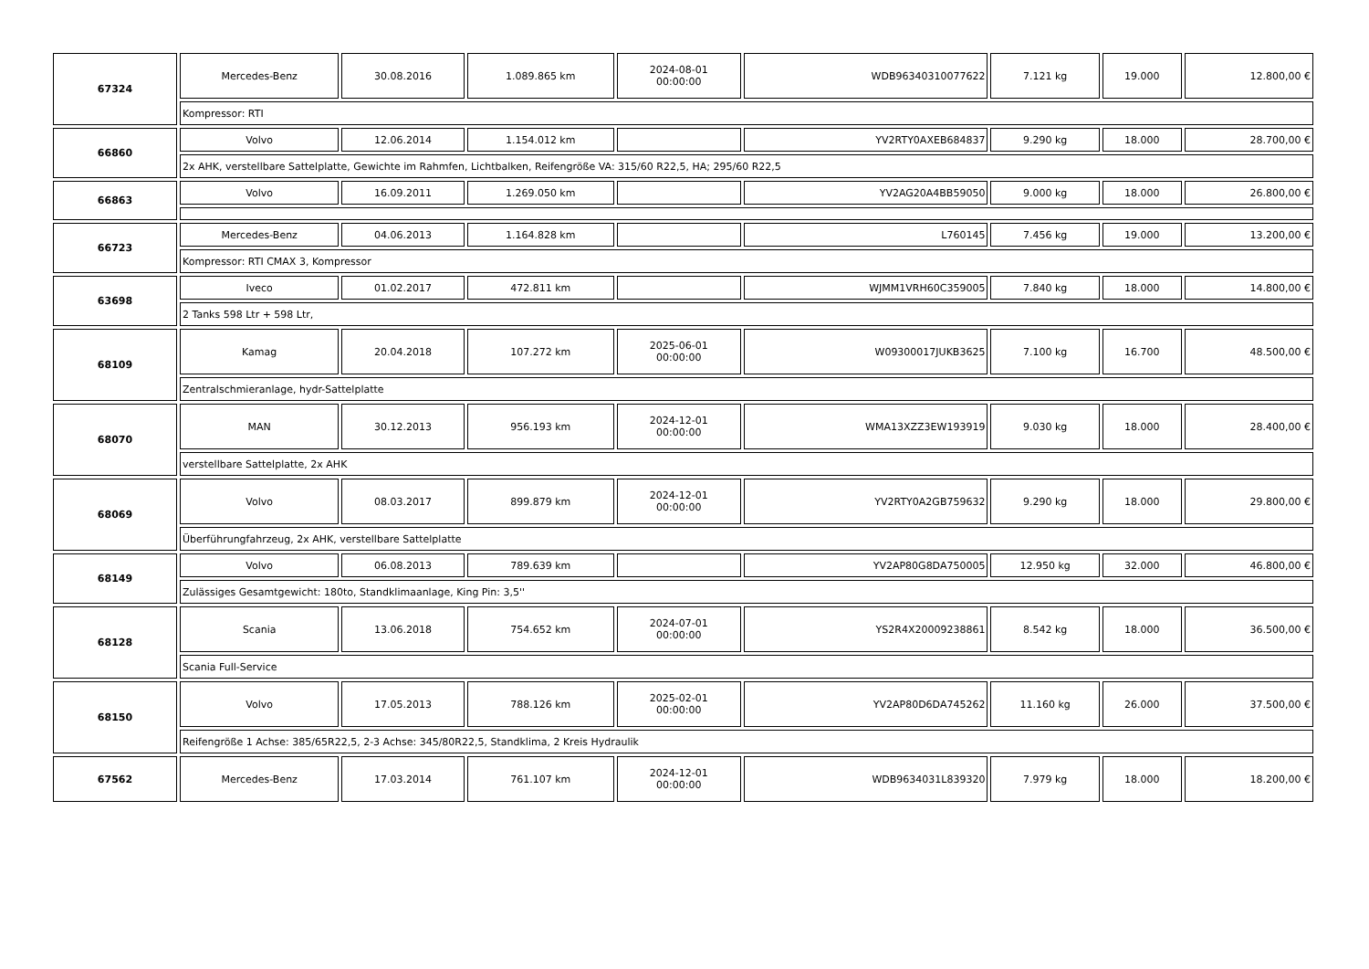| 67324 | Mercedes-Benz | 30.08.2016 | 1.089.865 km | 2024-08-01 00:00:00 | WDB96340310077622 | 7.121 kg | 19.000 | 12.800,00 € |
| | Kompressor: RTI | | | | | | | |
| 66860 | Volvo | 12.06.2014 | 1.154.012 km | | YV2RTY0AXEB684837 | 9.290 kg | 18.000 | 28.700,00 € |
| | 2x AHK, verstellbare Sattelplatte, Gewichte im Rahmfen, Lichtbalken, Reifengröße VA: 315/60 R22,5, HA; 295/60 R22,5 | | | | | | | |
| 66863 | Volvo | 16.09.2011 | 1.269.050 km | | YV2AG20A4BB59050 | 9.000 kg | 18.000 | 26.800,00 € |
| 66723 | Mercedes-Benz | 04.06.2013 | 1.164.828 km | | L760145 | 7.456 kg | 19.000 | 13.200,00 € |
| | Kompressor: RTI CMAX 3, Kompressor | | | | | | | |
| 63698 | Iveco | 01.02.2017 | 472.811 km | | WJMM1VRH60C359005 | 7.840 kg | 18.000 | 14.800,00 € |
| | 2 Tanks 598 Ltr + 598 Ltr, | | | | | | | |
| 68109 | Kamag | 20.04.2018 | 107.272 km | 2025-06-01 00:00:00 | W09300017JUKB3625 | 7.100 kg | 16.700 | 48.500,00 € |
| | Zentralschmieranlage, hydr-Sattelplatte | | | | | | | |
| 68070 | MAN | 30.12.2013 | 956.193 km | 2024-12-01 00:00:00 | WMA13XZZ3EW193919 | 9.030 kg | 18.000 | 28.400,00 € |
| | verstellbare Sattelplatte, 2x AHK | | | | | | | |
| 68069 | Volvo | 08.03.2017 | 899.879 km | 2024-12-01 00:00:00 | YV2RTY0A2GB759632 | 9.290 kg | 18.000 | 29.800,00 € |
| | Überführungfahrzeug, 2x AHK, verstellbare Sattelplatte | | | | | | | |
| 68149 | Volvo | 06.08.2013 | 789.639 km | | YV2AP80G8DA750005 | 12.950 kg | 32.000 | 46.800,00 € |
| | Zulässiges Gesamtgewicht: 180to, Standklimaanlage, King Pin: 3,5'' | | | | | | | |
| 68128 | Scania | 13.06.2018 | 754.652 km | 2024-07-01 00:00:00 | YS2R4X20009238861 | 8.542 kg | 18.000 | 36.500,00 € |
| | Scania Full-Service | | | | | | | |
| 68150 | Volvo | 17.05.2013 | 788.126 km | 2025-02-01 00:00:00 | YV2AP80D6DA745262 | 11.160 kg | 26.000 | 37.500,00 € |
| | Reifengröße 1 Achse: 385/65R22,5, 2-3 Achse: 345/80R22,5, Standklima, 2 Kreis Hydraulik | | | | | | | |
| 67562 | Mercedes-Benz | 17.03.2014 | 761.107 km | 2024-12-01 00:00:00 | WDB9634031L839320 | 7.979 kg | 18.000 | 18.200,00 € |